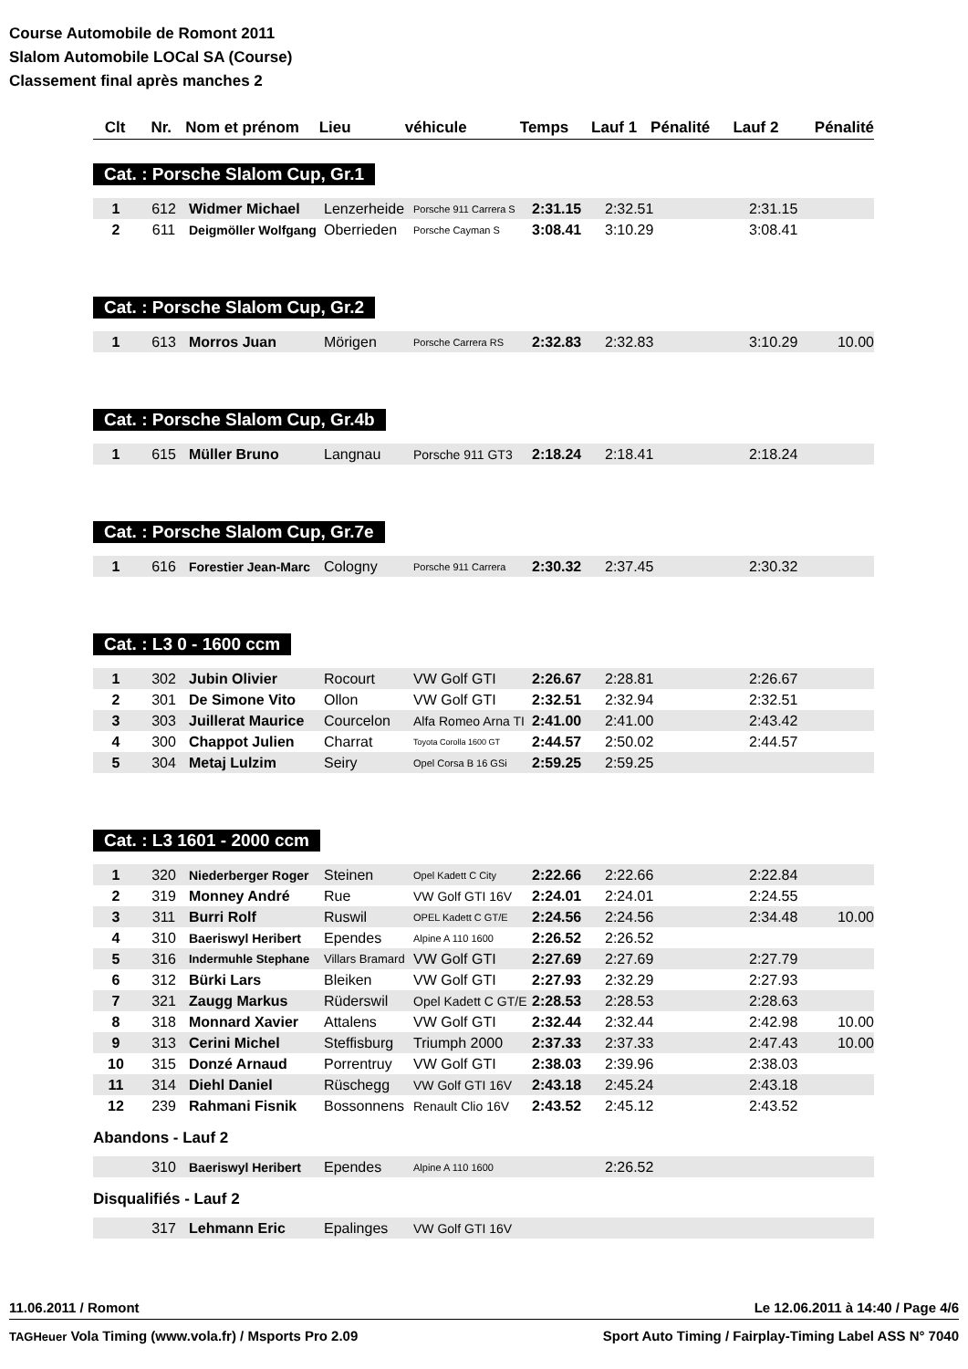Course Automobile de Romont 2011
Slalom Automobile LOCal SA (Course)
Classement final après manches 2
| Clt | Nr. | Nom et prénom | Lieu | véhicule | Temps | Lauf 1 | Pénalité | Lauf 2 | Pénalité |
| --- | --- | --- | --- | --- | --- | --- | --- | --- | --- |
Cat. : Porsche Slalom Cup, Gr.1
| 1 | 612 | Widmer Michael | Lenzerheide | Porsche 911 Carrera S | 2:31.15 | 2:32.51 | | 2:31.15 | |
| 2 | 611 | Deigmöller Wolfgang | Oberrieden | Porsche Cayman S | 3:08.41 | 3:10.29 | | 3:08.41 | |
Cat. : Porsche Slalom Cup, Gr.2
| 1 | 613 | Morros Juan | Mörigen | Porsche Carrera RS | 2:32.83 | 2:32.83 | | 3:10.29 | 10.00 |
Cat. : Porsche Slalom Cup, Gr.4b
| 1 | 615 | Müller Bruno | Langnau | Porsche 911 GT3 | 2:18.24 | 2:18.41 | | 2:18.24 | |
Cat. : Porsche Slalom Cup, Gr.7e
| 1 | 616 | Forestier Jean-Marc | Cologny | Porsche 911 Carrera | 2:30.32 | 2:37.45 | | 2:30.32 | |
Cat. : L3 0 - 1600 ccm
| 1 | 302 | Jubin Olivier | Rocourt | VW Golf GTI | 2:26.67 | 2:28.81 | | 2:26.67 | |
| 2 | 301 | De Simone Vito | Ollon | VW Golf GTI | 2:32.51 | 2:32.94 | | 2:32.51 | |
| 3 | 303 | Juillerat Maurice | Courcelon | Alfa Romeo Arna TI | 2:41.00 | 2:41.00 | | 2:43.42 | |
| 4 | 300 | Chappot Julien | Charrat | Toyota Corolla 1600 GT | 2:44.57 | 2:50.02 | | 2:44.57 | |
| 5 | 304 | Metaj Lulzim | Seiry | Opel Corsa B 16 GSi | 2:59.25 | 2:59.25 | | | |
Cat. : L3 1601 - 2000 ccm
| 1 | 320 | Niederberger Roger | Steinen | Opel Kadett C City | 2:22.66 | 2:22.66 | | 2:22.84 | |
| 2 | 319 | Monney André | Rue | VW Golf GTI 16V | 2:24.01 | 2:24.01 | | 2:24.55 | |
| 3 | 311 | Burri Rolf | Ruswil | OPEL Kadett C GT/E | 2:24.56 | 2:24.56 | | 2:34.48 | 10.00 |
| 4 | 310 | Baeriswyl Heribert | Ependes | Alpine A 110 1600 | 2:26.52 | 2:26.52 | | | |
| 5 | 316 | Indermuhle Stephane | Villars Bramard | VW Golf GTI | 2:27.69 | 2:27.69 | | 2:27.79 | |
| 6 | 312 | Bürki Lars | Bleiken | VW Golf GTI | 2:27.93 | 2:32.29 | | 2:27.93 | |
| 7 | 321 | Zaugg Markus | Rüderswil | Opel Kadett C GT/E | 2:28.53 | 2:28.53 | | 2:28.63 | |
| 8 | 318 | Monnard Xavier | Attalens | VW Golf GTI | 2:32.44 | 2:32.44 | | 2:42.98 | 10.00 |
| 9 | 313 | Cerini Michel | Steffisburg | Triumph 2000 | 2:37.33 | 2:37.33 | | 2:47.43 | 10.00 |
| 10 | 315 | Donzé Arnaud | Porrentruy | VW Golf GTI | 2:38.03 | 2:39.96 | | 2:38.03 | |
| 11 | 314 | Diehl Daniel | Rüschegg | VW Golf GTI 16V | 2:43.18 | 2:45.24 | | 2:43.18 | |
| 12 | 239 | Rahmani Fisnik | Bossonnens | Renault Clio 16V | 2:43.52 | 2:45.12 | | 2:43.52 | |
Abandons - Lauf 2
| | 310 | Baeriswyl Heribert | Ependes | Alpine A 110 1600 | | 2:26.52 | | | |
Disqualifiés - Lauf 2
| | 317 | Lehmann Eric | Epalinges | VW Golf GTI 16V | | | | | |
11.06.2011 / Romont Le 12.06.2011 à 14:40 / Page 4/6
TAGHeuer Vola Timing (www.vola.fr) / Msports Pro 2.09 Sport Auto Timing / Fairplay-Timing Label ASS N° 7040